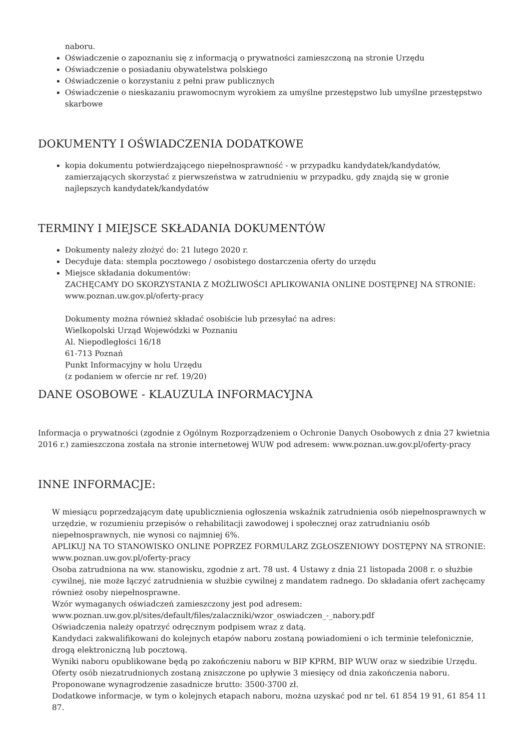naboru.
Oświadczenie o zapoznaniu się z informacją o prywatności zamieszczoną na stronie Urzędu
Oświadczenie o posiadaniu obywatelstwa polskiego
Oświadczenie o korzystaniu z pełni praw publicznych
Oświadczenie o nieskazaniu prawomocnym wyrokiem za umyślne przestępstwo lub umyślne przestępstwo skarbowe
DOKUMENTY I OŚWIADCZENIA DODATKOWE
kopia dokumentu potwierdzającego niepełnosprawność - w przypadku kandydatek/kandydatów, zamierzających skorzystać z pierwszeństwa w zatrudnieniu w przypadku, gdy znajdą się w gronie najlepszych kandydatek/kandydatów
TERMINY I MIEJSCE SKŁADANIA DOKUMENTÓW
Dokumenty należy złożyć do: 21 lutego 2020 r.
Decyduje data: stempla pocztowego / osobistego dostarczenia oferty do urzędu
Miejsce składania dokumentów:
ZACHĘCAMY DO SKORZYSTANIA Z MOŻLIWOŚCI APLIKOWANIA ONLINE DOSTĘPNEJ NA STRONIE: www.poznan.uw.gov.pl/oferty-pracy
Dokumenty można również składać osobiście lub przesyłać na adres:
Wielkopolski Urząd Wojewódzki w Poznaniu
Al. Niepodległości 16/18
61-713 Poznań
Punkt Informacyjny w holu Urzędu
(z podaniem w ofercie nr ref. 19/20)
DANE OSOBOWE - KLAUZULA INFORMACYJNA
Informacja o prywatności (zgodnie z Ogólnym Rozporządzeniem o Ochronie Danych Osobowych z dnia 27 kwietnia 2016 r.) zamieszczona została na stronie internetowej WUW pod adresem: www.poznan.uw.gov.pl/oferty-pracy
INNE INFORMACJE:
W miesiącu poprzedzającym datę upublicznienia ogłoszenia wskaźnik zatrudnienia osób niepełnosprawnych w urzędzie, w rozumieniu przepisów o rehabilitacji zawodowej i społecznej oraz zatrudnianiu osób niepełnosprawnych, nie wynosi co najmniej 6%.
APLIKUJ NA TO STANOWISKO ONLINE POPRZEZ FORMULARZ ZGŁOSZENIOWY DOSTĘPNY NA STRONIE: www.poznan.uw.gov.pl/oferty-pracy
Osoba zatrudniona na ww. stanowisku, zgodnie z art. 78 ust. 4 Ustawy z dnia 21 listopada 2008 r. o służbie cywilnej, nie może łączyć zatrudnienia w służbie cywilnej z mandatem radnego. Do składania ofert zachęcamy również osoby niepełnosprawne.
Wzór wymaganych oświadczeń zamieszczony jest pod adresem:
www.poznan.uw.gov.pl/sites/default/files/zalaczniki/wzor_oswiadczen_-_nabory.pdf
Oświadczenia należy opatrzyć odręcznym podpisem wraz z datą.
Kandydaci zakwalifikowani do kolejnych etapów naboru zostaną powiadomieni o ich terminie telefonicznie, drogą elektroniczną lub pocztową.
Wyniki naboru opublikowane będą po zakończeniu naboru w BIP KPRM, BIP WUW oraz w siedzibie Urzędu.
Oferty osób niezatrudnionych zostaną zniszczone po upływie 3 miesięcy od dnia zakończenia naboru.
Proponowane wynagrodzenie zasadnicze brutto: 3500-3700 zł.
Dodatkowe informacje, w tym o kolejnych etapach naboru, można uzyskać pod nr tel. 61 854 19 91, 61 854 11 87.